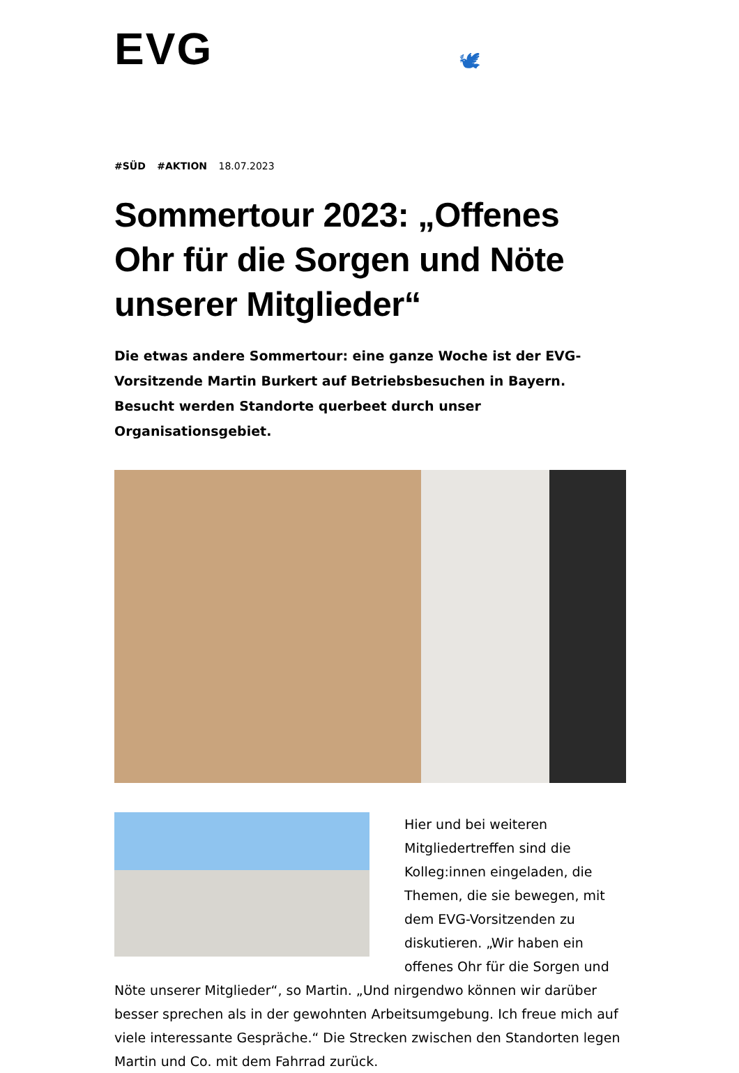EVG
🕊
#SÜD #AKTION 18.07.2023
Sommertour 2023: „Offenes Ohr für die Sorgen und Nöte unserer Mitglieder“
Die etwas andere Sommertour: eine ganze Woche ist der EVG-Vorsitzende Martin Burkert auf Betriebsbesuchen in Bayern. Besucht werden Standorte querbeet durch unser Organisationsgebiet.
Hier und bei weiteren Mitgliedertreffen sind die Kolleg:innen eingeladen, die Themen, die sie bewegen, mit dem EVG-Vorsitzenden zu diskutieren. „Wir haben ein offenes Ohr für die Sorgen und Nöte unserer Mitglieder“, so Martin. „Und nirgendwo können wir darüber besser sprechen als in der gewohnten Arbeitsumgebung. Ich freue mich auf viele interessante Gespräche.“ Die Strecken zwischen den Standorten legen Martin und Co. mit dem Fahrrad zurück.